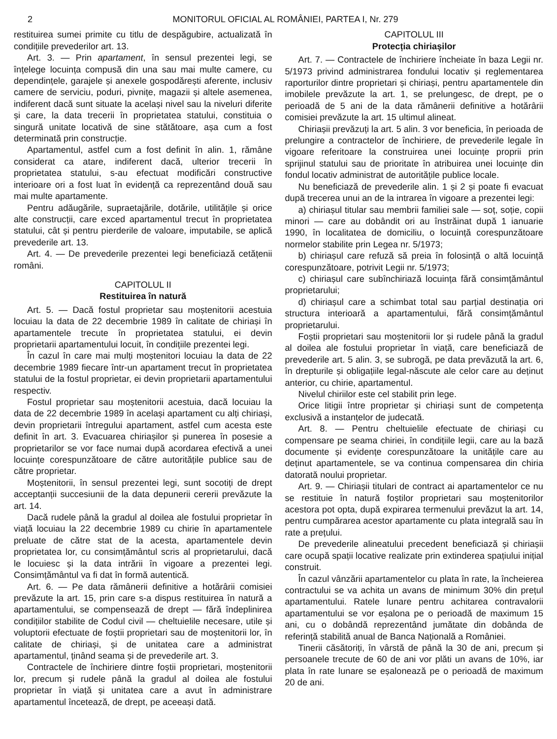2 MONITORUL OFICIAL AL ROMÂNIEI, PARTEA I, Nr. 279
restituirea sumei primite cu titlu de despăgubire, actualizată în condițiile prevederilor art. 13.
Art. 3. — Prin apartament, în sensul prezentei legi, se înțelege locuința compusă din una sau mai multe camere, cu dependințele, garajele și anexele gospodărești aferente, inclusiv camere de serviciu, poduri, pivnițe, magazii și altele asemenea, indiferent dacă sunt situate la același nivel sau la niveluri diferite și care, la data trecerii în proprietatea statului, constituia o singură unitate locativă de sine stătătoare, așa cum a fost determinată prin construcție.
Apartamentul, astfel cum a fost definit în alin. 1, rămâne considerat ca atare, indiferent dacă, ulterior trecerii în proprietatea statului, s-au efectuat modificări constructive interioare ori a fost luat în evidență ca reprezentând două sau mai multe apartamente.
Pentru adăugările, supraetajările, dotările, utilitățile și orice alte construcții, care exced apartamentul trecut în proprietatea statului, cât și pentru pierderile de valoare, imputabile, se aplică prevederile art. 13.
Art. 4. — De prevederile prezentei legi beneficiază cetățenii români.
CAPITOLUL II
Restituirea în natură
Art. 5. — Dacă fostul proprietar sau moștenitorii acestuia locuiau la data de 22 decembrie 1989 în calitate de chiriași în apartamentele trecute în proprietatea statului, ei devin proprietarii apartamentului locuit, în condițiile prezentei legi.
În cazul în care mai mulți moștenitori locuiau la data de 22 decembrie 1989 fiecare într-un apartament trecut în proprietatea statului de la fostul proprietar, ei devin proprietarii apartamentului respectiv.
Fostul proprietar sau moștenitorii acestuia, dacă locuiau la data de 22 decembrie 1989 în același apartament cu alți chiriași, devin proprietarii întregului apartament, astfel cum acesta este definit în art. 3. Evacuarea chiriașilor și punerea în posesie a proprietarilor se vor face numai după acordarea efectivă a unei locuințe corespunzătoare de către autoritățile publice sau de către proprietar.
Moștenitorii, în sensul prezentei legi, sunt socotiți de drept acceptanții succesiunii de la data depunerii cererii prevăzute la art. 14.
Dacă rudele până la gradul al doilea ale fostului proprietar în viață locuiau la 22 decembrie 1989 cu chirie în apartamentele preluate de către stat de la acesta, apartamentele devin proprietatea lor, cu consimțământul scris al proprietarului, dacă le locuiesc și la data intrării în vigoare a prezentei legi. Consimțământul va fi dat în formă autentică.
Art. 6. — Pe data rămânerii definitive a hotărârii comisiei prevăzute la art. 15, prin care s-a dispus restituirea în natură a apartamentului, se compensează de drept — fără îndeplinirea condițiilor stabilite de Codul civil — cheltuielile necesare, utile și voluptorii efectuate de foștii proprietari sau de moștenitorii lor, în calitate de chiriași, și de unitatea care a administrat apartamentul, ținând seama și de prevederile art. 3.
Contractele de închiriere dintre foștii proprietari, moștenitorii lor, precum și rudele până la gradul al doilea ale fostului proprietar în viață și unitatea care a avut în administrare apartamentul încetează, de drept, pe aceeași dată.
CAPITOLUL III
Protecția chiriașilor
Art. 7. — Contractele de închiriere încheiate în baza Legii nr. 5/1973 privind administrarea fondului locativ și reglementarea raporturilor dintre proprietari și chiriași, pentru apartamentele din imobilele prevăzute la art. 1, se prelungesc, de drept, pe o perioadă de 5 ani de la data rămânerii definitive a hotărârii comisiei prevăzute la art. 15 ultimul alineat.
Chiriașii prevăzuți la art. 5 alin. 3 vor beneficia, în perioada de prelungire a contractelor de închiriere, de prevederile legale în vigoare referitoare la construirea unei locuințe proprii prin sprijinul statului sau de prioritate în atribuirea unei locuințe din fondul locativ administrat de autoritățile publice locale.
Nu beneficiază de prevederile alin. 1 și 2 și poate fi evacuat după trecerea unui an de la intrarea în vigoare a prezentei legi:
a) chiriașul titular sau membrii familiei sale — soț, soție, copii minori — care au dobândit ori au înstrăinat după 1 ianuarie 1990, în localitatea de domiciliu, o locuință corespunzătoare normelor stabilite prin Legea nr. 5/1973;
b) chiriașul care refuză să preia în folosință o altă locuință corespunzătoare, potrivit Legii nr. 5/1973;
c) chiriașul care subînchiriază locuința fără consimțământul proprietarului;
d) chiriașul care a schimbat total sau parțial destinația ori structura interioară a apartamentului, fără consimțământul proprietarului.
Foștii proprietari sau moștenitorii lor și rudele până la gradul al doilea ale fostului proprietar în viață, care beneficiază de prevederile art. 5 alin. 3, se subrogă, pe data prevăzută la art. 6, în drepturile și obligațiile legal-născute ale celor care au deținut anterior, cu chirie, apartamentul.
Nivelul chiriilor este cel stabilit prin lege.
Orice litigii între proprietar și chiriași sunt de competența exclusivă a instanțelor de judecată.
Art. 8. — Pentru cheltuielile efectuate de chiriași cu compensare pe seama chiriei, în condițiile legii, care au la bază documente și evidențe corespunzătoare la unitățile care au deținut apartamentele, se va continua compensarea din chiria datorată noului proprietar.
Art. 9. — Chiriașii titulari de contract ai apartamentelor ce nu se restituie în natură foștilor proprietari sau moștenitorilor acestora pot opta, după expirarea termenului prevăzut la art. 14, pentru cumpărarea acestor apartamente cu plata integrală sau în rate a prețului.
De prevederile alineatului precedent beneficiază și chiriașii care ocupă spații locative realizate prin extinderea spațiului inițial construit.
În cazul vânzării apartamentelor cu plata în rate, la încheierea contractului se va achita un avans de minimum 30% din prețul apartamentului. Ratele lunare pentru achitarea contravalorii apartamentului se vor eșalona pe o perioadă de maximum 15 ani, cu o dobândă reprezentând jumătate din dobânda de referință stabilită anual de Banca Națională a României.
Tinerii căsătoriți, în vârstă de până la 30 de ani, precum și persoanele trecute de 60 de ani vor plăti un avans de 10%, iar plata în rate lunare se eșalonează pe o perioadă de maximum 20 de ani.